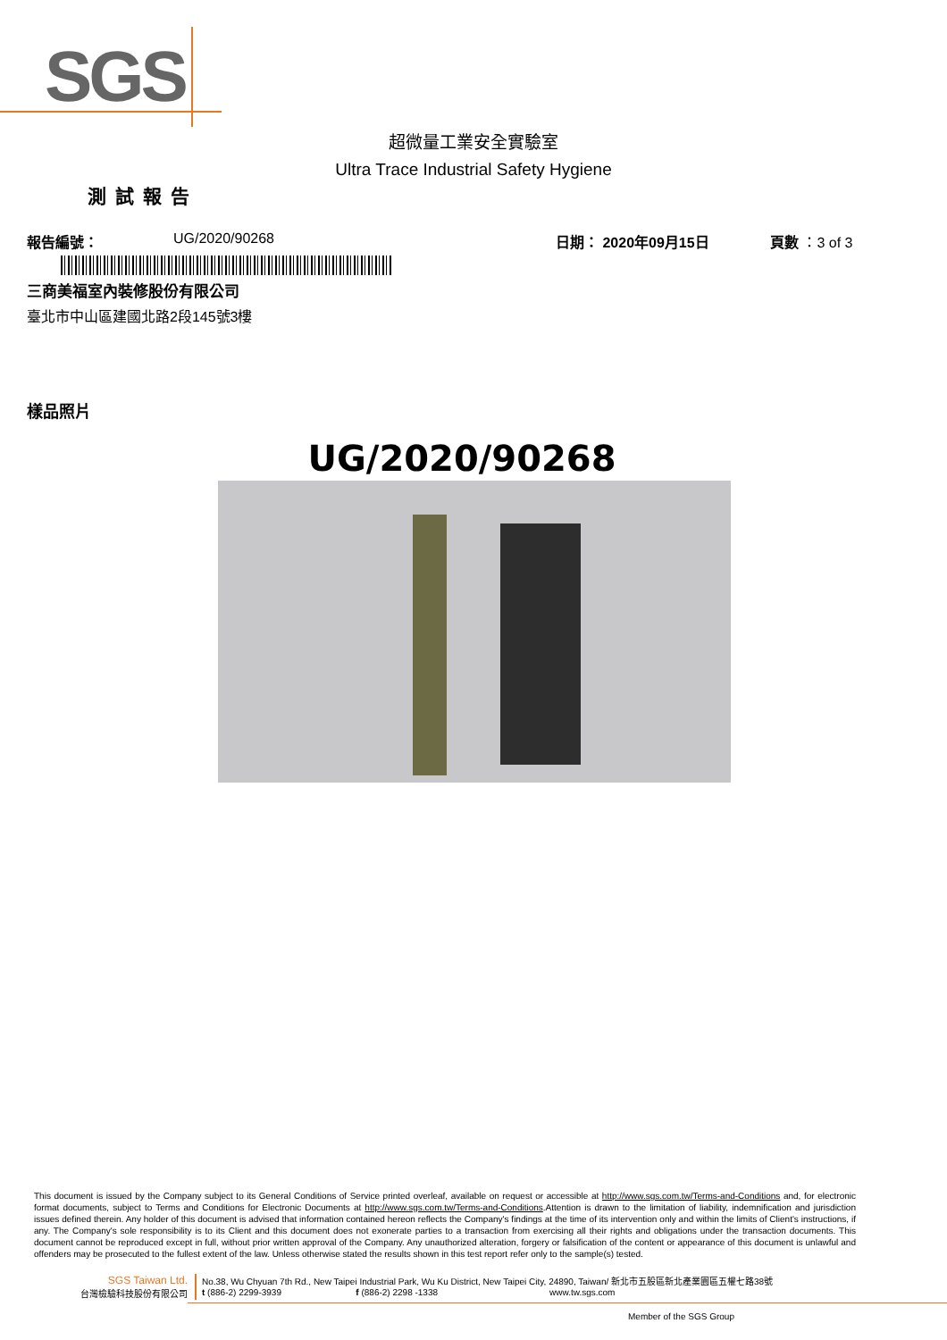SGS
超微量工業安全實驗室
Ultra Trace Industrial Safety Hygiene
測試報告
報告編號： UG/2020/90268 日期： 2020年09月15日 頁數 ：3 of 3
三商美福室內裝修股份有限公司
臺北市中山區建國北路2段145號3樓
樣品照片
UG/2020/90268
This document is issued by the Company subject to its General Conditions of Service printed overleaf, available on request or accessible at http://www.sgs.com.tw/Terms-and-Conditions and, for electronic format documents, subject to Terms and Conditions for Electronic Documents at http://www.sgs.com.tw/Terms-and-Conditions.Attention is drawn to the limitation of liability, indemnification and jurisdiction issues defined therein. Any holder of this document is advised that information contained hereon reflects the Company's findings at the time of its intervention only and within the limits of Client's instructions, if any. The Company's sole responsibility is to its Client and this document does not exonerate parties to a transaction from exercising all their rights and obligations under the transaction documents. This document cannot be reproduced except in full, without prior written approval of the Company. Any unauthorized alteration, forgery or falsification of the content or appearance of this document is unlawful and offenders may be prosecuted to the fullest extent of the law. Unless otherwise stated the results shown in this test report refer only to the sample(s) tested.
SGS Taiwan Ltd.
台灣檢驗科技股份有限公司
No.38, Wu Chyuan 7th Rd., New Taipei Industrial Park, Wu Ku District, New Taipei City, 24890, Taiwan/ 新北市五股區新北產業園區五權七路38號
t (886-2) 2299-3939 f (886-2) 2298 -1338 www.tw.sgs.com
Member of the SGS Group